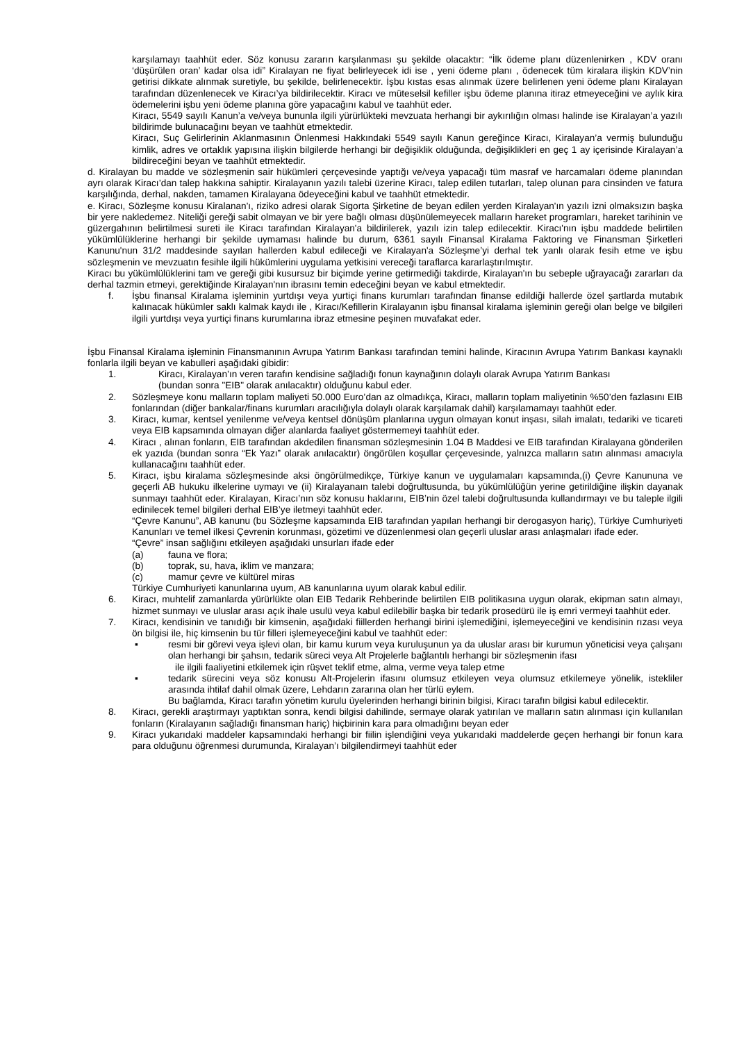karşılamayı taahhüt eder. Söz konusu zararın karşılanması şu şekilde olacaktır: “İlk ödeme planı düzenlenirken , KDV oranı ‘düşürülen oran’ kadar olsa idi” Kiralayan ne fiyat belirleyecek idi ise , yeni ödeme planı , ödenecek tüm kiralara ilişkin KDV’nin getirisi dikkate alınmak suretiyle, bu şekilde, belirlenecektir. İşbu kıstas esas alınmak üzere belirlenen yeni ödeme planı Kiralayan tarafından düzenlenecek ve Kiracı’ya bildirilecektir. Kiracı ve müteselsil kefiller işbu ödeme planına itiraz etmeyeceğini ve aylık kira ödemelerini işbu yeni ödeme planına göre yapacağını kabul ve taahhüt eder.
Kiracı, 5549 sayılı Kanun’a ve/veya bununla ilgili yürürlükteki mevzuata herhangi bir aykırılığın olması halinde ise Kiralayan’a yazılı bildirimde bulunacağını beyan ve taahhüt etmektedir.
Kiracı, Suç Gelirlerinin Aklanmasının Önlenmesi Hakkındaki 5549 sayılı Kanun gereğince Kiracı, Kiralayan’a vermiş bulunduğu kimlik, adres ve ortaklık yapısına ilişkin bilgilerde herhangi bir değişiklik olduğunda, değişiklikleri en geç 1 ay içerisinde Kiralayan’a bildireceğini beyan ve taahhüt etmektedir.
d. Kiralayan bu madde ve sözleşmenin sair hükümleri çerçevesinde yaptığı ve/veya yapacağı tüm masraf ve harcamaları ödeme planından ayrı olarak Kiracı’dan talep hakkına sahiptir. Kiralayanın yazılı talebi üzerine Kiracı, talep edilen tutarları, talep olunan para cinsinden ve fatura karşılığında, derhal, nakden, tamamen Kiralayana ödeyeceğini kabul ve taahhüt etmektedir.
e. Kiracı, Sözleşme konusu Kiralanan'ı, riziko adresi olarak Sigorta Şirketine de beyan edilen yerden Kiralayan'ın yazılı izni olmaksızın başka bir yere nakledemez. Niteliği gereği sabit olmayan ve bir yere bağlı olması düşünülemeyecek malların hareket programları, hareket tarihinin ve güzergahının belirtilmesi sureti ile Kiracı tarafından Kiralayan'a bildirilerek, yazılı izin talep edilecektir. Kiracı'nın işbu maddede belirtilen yükümlülüklerine herhangi bir şekilde uymaması halinde bu durum, 6361 sayılı Finansal Kiralama Faktoring ve Finansman Şirketleri Kanunu'nun 31/2 maddesinde sayılan hallerden kabul edileceği ve Kiralayan'a Sözleşme’yi derhal tek yanlı olarak fesih etme ve işbu sözleşmenin ve mevzuatın fesihle ilgili hükümlerini uygulama yetkisini vereceği taraflarca kararlaştırılmıştır.
Kiracı bu yükümlülüklerini tam ve gereği gibi kusursuz bir biçimde yerine getirmediği takdirde, Kiralayan'ın bu sebeple uğrayacağı zararları da derhal tazmin etmeyi, gerektiğinde Kiralayan'nın ibrasını temin edeceğini beyan ve kabul etmektedir.
f. İşbu finansal Kiralama işleminin yurtdışı veya yurtiçi finans kurumları tarafından finanse edildiği hallerde özel şartlarda mutabık kalınacak hükümler saklı kalmak kaydı ile , Kiracı/Kefillerin Kiralayanın işbu finansal kiralama işleminin gereği olan belge ve bilgileri ilgili yurtdışı veya yurtiçi finans kurumlarına ibraz etmesine peşinen muvafakat eder.
İşbu Finansal Kiralama işleminin Finansmanının Avrupa Yatırım Bankası tarafından temini halinde, Kiracının Avrupa Yatırım Bankası kaynaklı fonlarla ilgili beyan ve kabulleri aşağıdaki gibidir:
1. Kiracı, Kiralayan’ın veren tarafın kendisine sağladığı fonun kaynağının dolaylı olarak Avrupa Yatırım Bankası
(bundan sonra "EIB" olarak anılacaktır) olduğunu kabul eder.
2. Sözleşmeye konu malların toplam maliyeti 50.000 Euro’dan az olmadıkça, Kiracı, malların toplam maliyetinin %50’den fazlasını EIB fonlarından (diğer bankalar/finans kurumları aracılığıyla dolaylı olarak karşılamak dahil) karşılamamayı taahhüt eder.
3. Kiracı, kumar, kentsel yenilenme ve/veya kentsel dönüşüm planlarına uygun olmayan konut inşası, silah imalatı, tedariki ve ticareti veya EIB kapsamında olmayan diğer alanlarda faaliyet göstermemeyi taahhüt eder.
4. Kiracı , alınan fonların, EIB tarafından akdedilen finansman sözleşmesinin 1.04 B Maddesi ve EIB tarafından Kiralayana gönderilen ek yazıda (bundan sonra “Ek Yazı” olarak anılacaktır) öngörülen koşullar çerçevesinde, yalnızca malların satın alınması amacıyla kullanacağını taahhüt eder.
5. Kiracı, işbu kiralama sözleşmesinde aksi öngörülmedikçe, Türkiye kanun ve uygulamaları kapsamında,(i) Çevre Kanununa ve geçerli AB hukuku ilkelerine uymayı ve (ii) Kiralayanaın talebi doğrultusunda, bu yükümlülüğün yerine getirildiğine ilişkin dayanak sunmayı taahhüt eder. Kiralayan, Kiracı’nın söz konusu haklarını, EIB’nin özel talebi doğrultusunda kullandırmayı ve bu taleple ilgili edinilecek temel bilgileri derhal EIB’ye iletmeyi taahhüt eder.
“Çevre Kanunu”, AB kanunu (bu Sözleşme kapsamında EIB tarafından yapılan herhangi bir derogasyon hariç), Türkiye Cumhuriyeti Kanunları ve temel ilkesi Çevrenin korunması, gözetimi ve düzenlenmesi olan geçerli uluslar arası anlaşmaları ifade eder.
“Çevre” insan sağlığını etkileyen aşağıdaki unsurları ifade eder
(a) fauna ve flora;
(b) toprak, su, hava, iklim ve manzara;
(c) mamur çevre ve kültürel miras
Türkiye Cumhuriyeti kanunlarına uyum, AB kanunlarına uyum olarak kabul edilir.
6. Kiracı, muhtelif zamanlarda yürürlükte olan EIB Tedarik Rehberinde belirtilen EIB politikasına uygun olarak, ekipman satın almayı, hizmet sunmayı ve uluslar arası açık ihale usulü veya kabul edilebilir başka bir tedarik prosedürü ile iş emri vermeyi taahhüt eder.
7. Kiracı, kendisinin ve tanıdığı bir kimsenin, aşağıdaki fiillerden herhangi birini işlemediğini, işlemeyeceğini ve kendisinin rızası veya ön bilgisi ile, hiç kimsenin bu tür filleri işlemeyeceğini kabul ve taahhüt eder:
▪ resmi bir görevi veya işlevi olan, bir kamu kurum veya kuruluşunun ya da uluslar arası bir kurumun yöneticisi veya çalışanı olan herhangi bir şahsın, tedarik süreci veya Alt Projelerle bağlantılı herhangi bir sözleşmenin ifası
ile ilgili faaliyetini etkilemek için rüşvet teklif etme, alma, verme veya talep etme
▪ tedarik sürecini veya söz konusu Alt-Projelerin ifasını olumsuz etkileyen veya olumsuz etkilemeye yönelik, istekliler arasında ihtilaf dahil olmak üzere, Lehdarın zararına olan her türlü eylem.
Bu bağlamda, Kiracı tarafın yönetim kurulu üyelerinden herhangi birinin bilgisi, Kiracı tarafın bilgisi kabul edilecektir.
8. Kiracı, gerekli araştırmayı yaptıktan sonra, kendi bilgisi dahilinde, sermaye olarak yatırılan ve malların satın alınması için kullanılan fonların (Kiralayanın sağladığı finansman hariç) hiçbirinin kara para olmadığını beyan eder
9. Kiracı yukarıdaki maddeler kapsamındaki herhangi bir fiilin işlendiğini veya yukarıdaki maddelerde geçen herhangi bir fonun kara para olduğunu öğrenmesi durumunda, Kiralayan’ı bilgilendirmeyi taahhüt eder